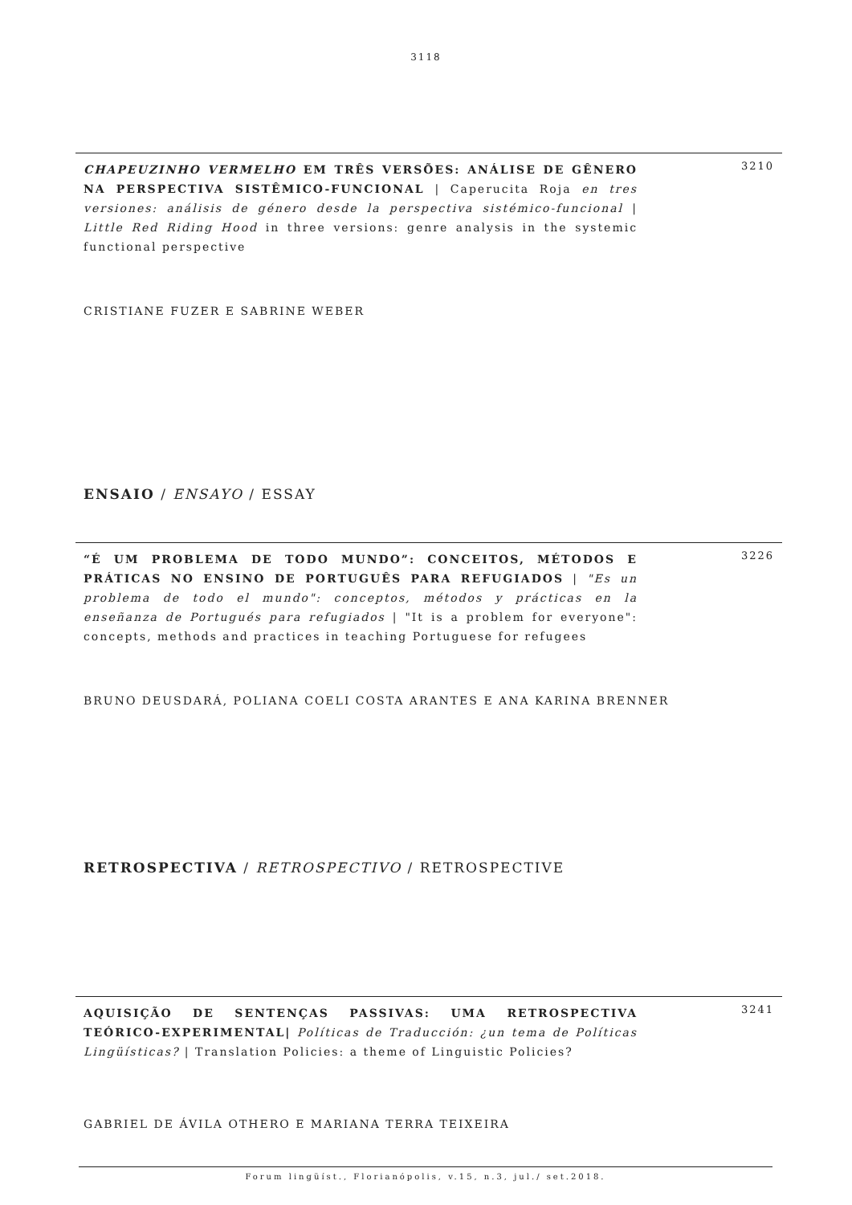3118
CHAPEUZINHO VERMELHO EM TRÊS VERSÕES: ANÁLISE DE GÊNERO NA PERSPECTIVA SISTÊMICO-FUNCIONAL | Caperucita Roja en tres versiones: análisis de género desde la perspectiva sistémico-funcional | Little Red Riding Hood in three versions: genre analysis in the systemic functional perspective
3210
CRISTIANE FUZER E SABRINE WEBER
ENSAIO / ENSAYO / ESSAY
“É UM PROBLEMA DE TODO MUNDO”: CONCEITOS, MÉTODOS E PRÁTICAS NO ENSINO DE PORTUGUÊS PARA REFUGIADOS | "Es un problema de todo el mundo": conceptos, métodos y prácticas en la enseñanza de Portugués para refugiados | "It is a problem for everyone": concepts, methods and practices in teaching Portuguese for refugees
3226
BRUNO DEUSDARÁ, POLIANA COELI COSTA ARANTES E ANA KARINA BRENNER
RETROSPECTIVA / RETROSPECTIVO / RETROSPECTIVE
AQUISIÇÃO DE SENTENÇAS PASSIVAS: UMA RETROSPECTIVA TEÓRICO-EXPERIMENTAL| Políticas de Traducción: ¿un tema de Políticas Lingüísticas? | Translation Policies: a theme of Linguistic Policies?
3241
GABRIEL DE ÁVILA OTHERO E MARIANA TERRA TEIXEIRA
Forum lingüíst., Florianópolis, v.15, n.3, jul./ set.2018.